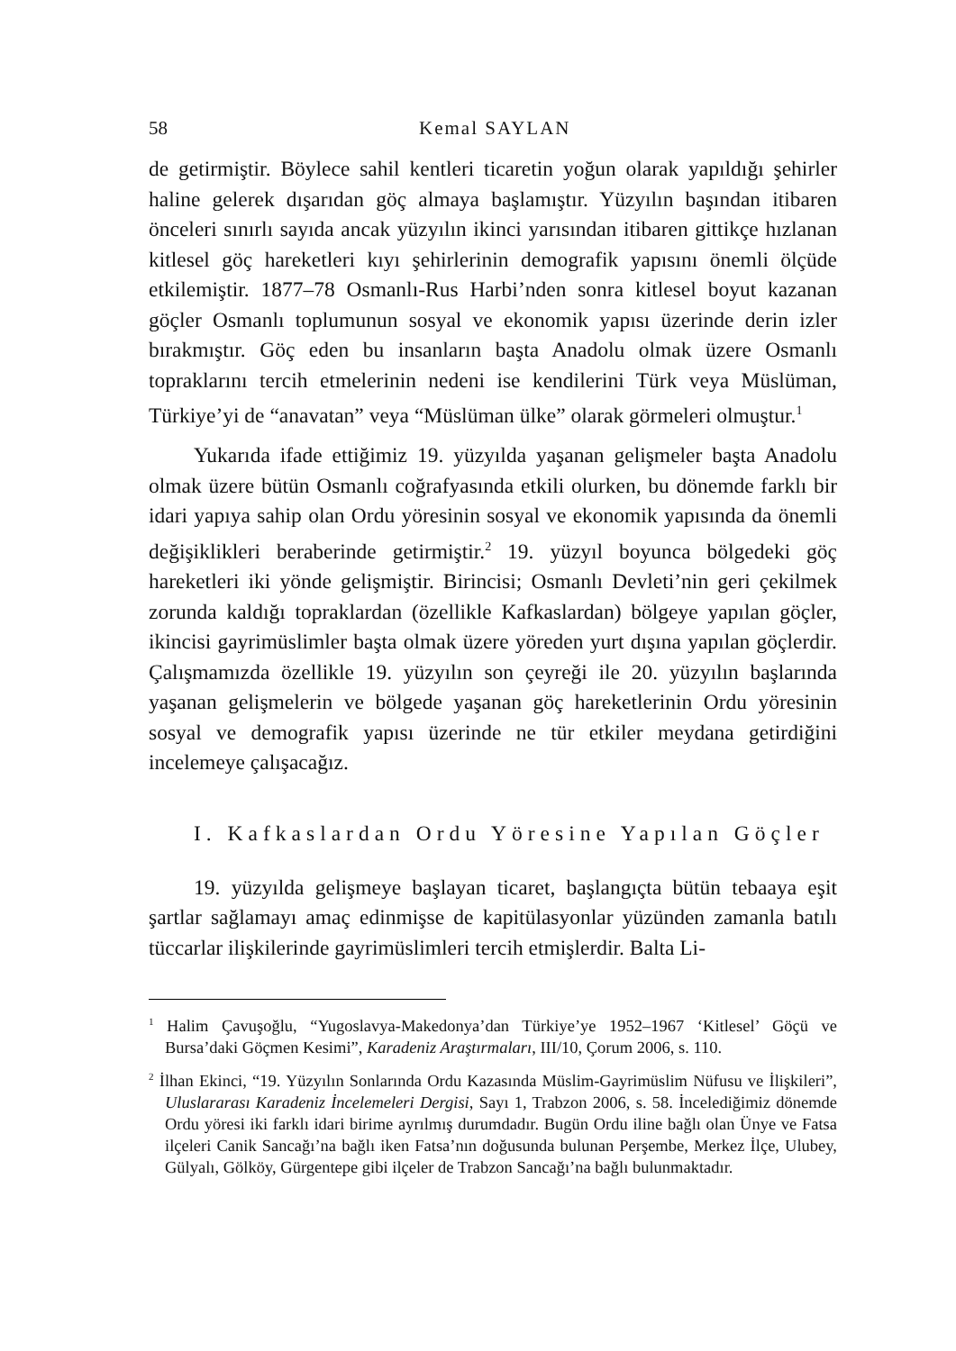58 Kemal SAYLAN
de getirmiştir. Böylece sahil kentleri ticaretin yoğun olarak yapıldığı şehirler haline gelerek dışarıdan göç almaya başlamıştır. Yüzyılın başından itibaren önceleri sınırlı sayıda ancak yüzyılın ikinci yarısından itibaren gittikçe hızlanan kitlesel göç hareketleri kıyı şehirlerinin demografik yapısını önemli ölçüde etkilemiştir. 1877–78 Osmanlı-Rus Harbi’nden sonra kitlesel boyut kazanan göçler Osmanlı toplumunun sosyal ve ekonomik yapısı üzerinde derin izler bırakmıştır. Göç eden bu insanların başta Anadolu olmak üzere Osmanlı topraklarını tercih etmelerinin nedeni ise kendilerini Türk veya Müslüman, Türkiye’yi de “anavatan” veya “Müslüman ülke” olarak görmeleri olmuştur.<sup>1</sup>
Yukarıda ifade ettiğimiz 19. yüzyılda yaşanan gelişmeler başta Anadolu olmak üzere bütün Osmanlı coğrafyasında etkili olurken, bu dönemde farklı bir idari yapıya sahip olan Ordu yöresinin sosyal ve ekonomik yapısında da önemli değişiklikleri beraberinde getirmiştir.<sup>2</sup> 19. yüzyıl boyunca bölgedeki göç hareketleri iki yönde gelişmiştir. Birincisi; Osmanlı Devleti’nin geri çekilmek zorunda kaldığı topraklardan (özellikle Kafkaslardan) bölgeye yapılan göçler, ikincisi gayrimüslimler başta olmak üzere yöreden yurt dışına yapılan göçlerdir. Çalışmamızda özellikle 19. yüzyılın son çeyreği ile 20. yüzyılın başlarında yaşanan gelişmelerin ve bölgede yaşanan göç hareketlerinin Ordu yöresinin sosyal ve demografik yapısı üzerinde ne tür etkiler meydana getirdiğini incelemeye çalışacağız.
I. Kafkaslardan Ordu Yöresine Yapılan Göçler
19. yüzyılda gelişmeye başlayan ticaret, başlangıçta bütün tebaaya eşit şartlar sağlamayı amaç edinmişse de kapitülasyonlar yüzünden zamanla batılı tüccarlar ilişkilerinde gayrimüslimleri tercih etmişlerdir. Balta Li-
<sup>1</sup> Halim Çavuşoğlu, “Yugoslavya-Makedonya’dan Türkiye’ye 1952–1967 ‘Kitlesel’ Göçü ve Bursa’daki Göçmen Kesimi”, Karadeniz Araştırmaları, III/10, Çorum 2006, s. 110.
<sup>2</sup> İlhan Ekinci, “19. Yüzyılın Sonlarında Ordu Kazasında Müslim-Gayrimüslim Nüfusu ve İlişkileri”, Uluslararası Karadeniz İncelemeleri Dergisi, Sayı 1, Trabzon 2006, s. 58. İncelediğimiz dönemde Ordu yöresi iki farklı idari birime ayrılmış durumdadır. Bugün Ordu iline bağlı olan Ünye ve Fatsa ilçeleri Canik Sancağı’na bağlı iken Fatsa’nın doğusunda bulunan Perşembe, Merkez İlçe, Ulubey, Gülyalı, Gölköy, Gürgentepe gibi ilçeler de Trabzon Sancağı’na bağlı bulunmaktadır.